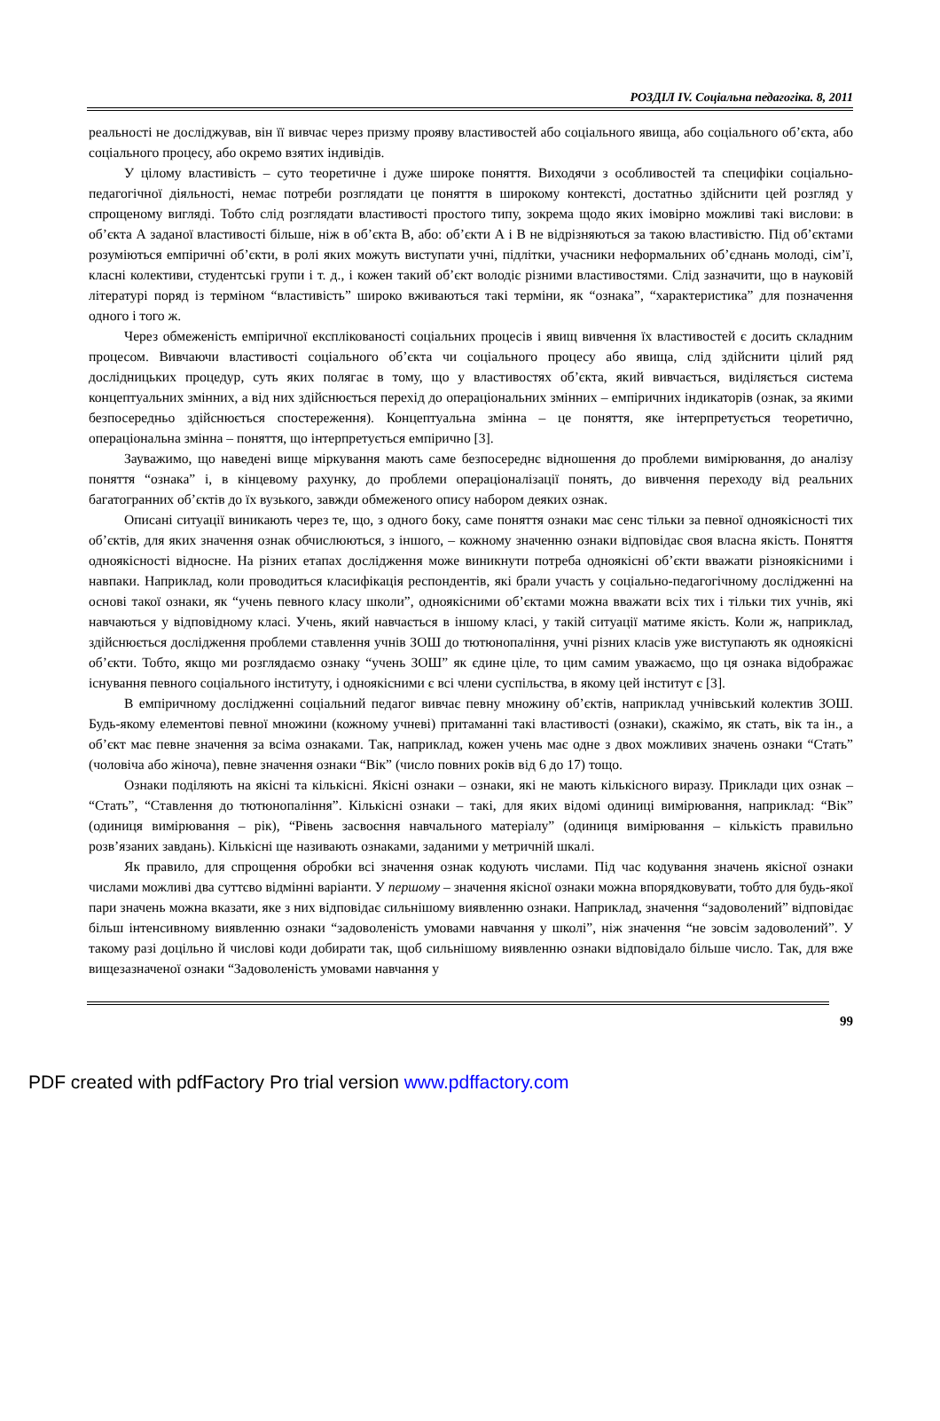РОЗДІЛ IV. Соціальна педагогіка. 8, 2011
реальності не досліджував, він її вивчає через призму прояву властивостей або соціального явища, або соціального об’єкта, або соціального процесу, або окремо взятих індивідів.
У цілому властивість – суто теоретичне і дуже широке поняття. Виходячи з особливостей та специфіки соціально-педагогічної діяльності, немає потреби розглядати це поняття в широкому контексті, достатньо здійснити цей розгляд у спрощеному вигляді. Тобто слід розглядати властивості простого типу, зокрема щодо яких імовірно можливі такі вислови: в об’єкта А заданої властивості більше, ніж в об’єкта В, або: об’єкти А і В не відрізняються за такою властивістю. Під об’єктами розуміються емпіричні об’єкти, в ролі яких можуть виступати учні, підлітки, учасники неформальних об’єднань молоді, сім’ї, класні колективи, студентські групи і т. д., і кожен такий об’єкт володіє різними властивостями. Слід зазначити, що в науковій літературі поряд із терміном “властивість” широко вживаються такі терміни, як “ознака”, “характеристика” для позначення одного і того ж.
Через обмеженість емпіричної експлікованості соціальних процесів і явищ вивчення їх властивостей є досить складним процесом. Вивчаючи властивості соціального об’єкта чи соціального процесу або явища, слід здійснити цілий ряд дослідницьких процедур, суть яких полягає в тому, що у властивостях об’єкта, який вивчається, виділяється система концептуальних змінних, а від них здійснюється перехід до операціональних змінних – емпіричних індикаторів (ознак, за якими безпосередньо здійснюється спостереження). Концептуальна змінна – це поняття, яке інтерпретується теоретично, операціональна змінна – поняття, що інтерпретується емпірично [3].
Зауважимо, що наведені вище міркування мають саме безпосереднє відношення до проблеми вимірювання, до аналізу поняття “ознака” і, в кінцевому рахунку, до проблеми операціоналізації понять, до вивчення переходу від реальних багатогранних об’єктів до їх вузького, завжди обмеженого опису набором деяких ознак.
Описані ситуації виникають через те, що, з одного боку, саме поняття ознаки має сенс тільки за певної одноякісності тих об’єктів, для яких значення ознак обчислюються, з іншого, – кожному значенню ознаки відповідає своя власна якість. Поняття одноякісності відносне. На різних етапах дослідження може виникнути потреба одноякісні об’єкти вважати різноякісними і навпаки. Наприклад, коли проводиться класифікація респондентів, які брали участь у соціально-педагогічному дослідженні на основі такої ознаки, як “учень певного класу школи”, одноякісними об’єктами можна вважати всіх тих і тільки тих учнів, які навчаються у відповідному класі. Учень, який навчається в іншому класі, у такій ситуації матиме якість. Коли ж, наприклад, здійснюється дослідження проблеми ставлення учнів ЗОШ до тютюнопаління, учні різних класів уже виступають як одноякісні об’єкти. Тобто, якщо ми розглядаємо ознаку “учень ЗОШ” як єдине ціле, то цим самим уважаємо, що ця ознака відображає існування певного соціального інституту, і одноякісними є всі члени суспільства, в якому цей інститут є [3].
В емпіричному дослідженні соціальний педагог вивчає певну множину об’єктів, наприклад учнівський колектив ЗОШ. Будь-якому елементові певної множини (кожному учневі) притаманні такі властивості (ознаки), скажімо, як стать, вік та ін., а об’єкт має певне значення за всіма ознаками. Так, наприклад, кожен учень має одне з двох можливих значень ознаки “Стать” (чоловіча або жіноча), певне значення ознаки “Вік” (число повних років від 6 до 17) тощо.
Ознаки поділяють на якісні та кількісні. Якісні ознаки – ознаки, які не мають кількісного виразу. Приклади цих ознак – “Стать”, “Ставлення до тютюнопаління”. Кількісні ознаки – такі, для яких відомі одиниці вимірювання, наприклад: “Вік” (одиниця вимірювання – рік), “Рівень засвоєння навчального матеріалу” (одиниця вимірювання – кількість правильно розв’язаних завдань). Кількісні ще називають ознаками, заданими у метричній шкалі.
Як правило, для спрощення обробки всі значення ознак кодують числами. Під час кодування значень якісної ознаки числами можливі два суттєво відмінні варіанти. У першому – значення якісної ознаки можна впорядковувати, тобто для будь-якої пари значень можна вказати, яке з них відповідає сильнішому виявленню ознаки. Наприклад, значення “задоволений” відповідає більш інтенсивному виявленню ознаки “задоволеність умовами навчання у школі”, ніж значення “не зовсім задоволений”. У такому разі доцільно й числові коди добирати так, щоб сильнішому виявленню ознаки відповідало більше число. Так, для вже вищезазначеної ознаки “Задоволеність умовами навчання у
99
PDF created with pdfFactory Pro trial version www.pdffactory.com